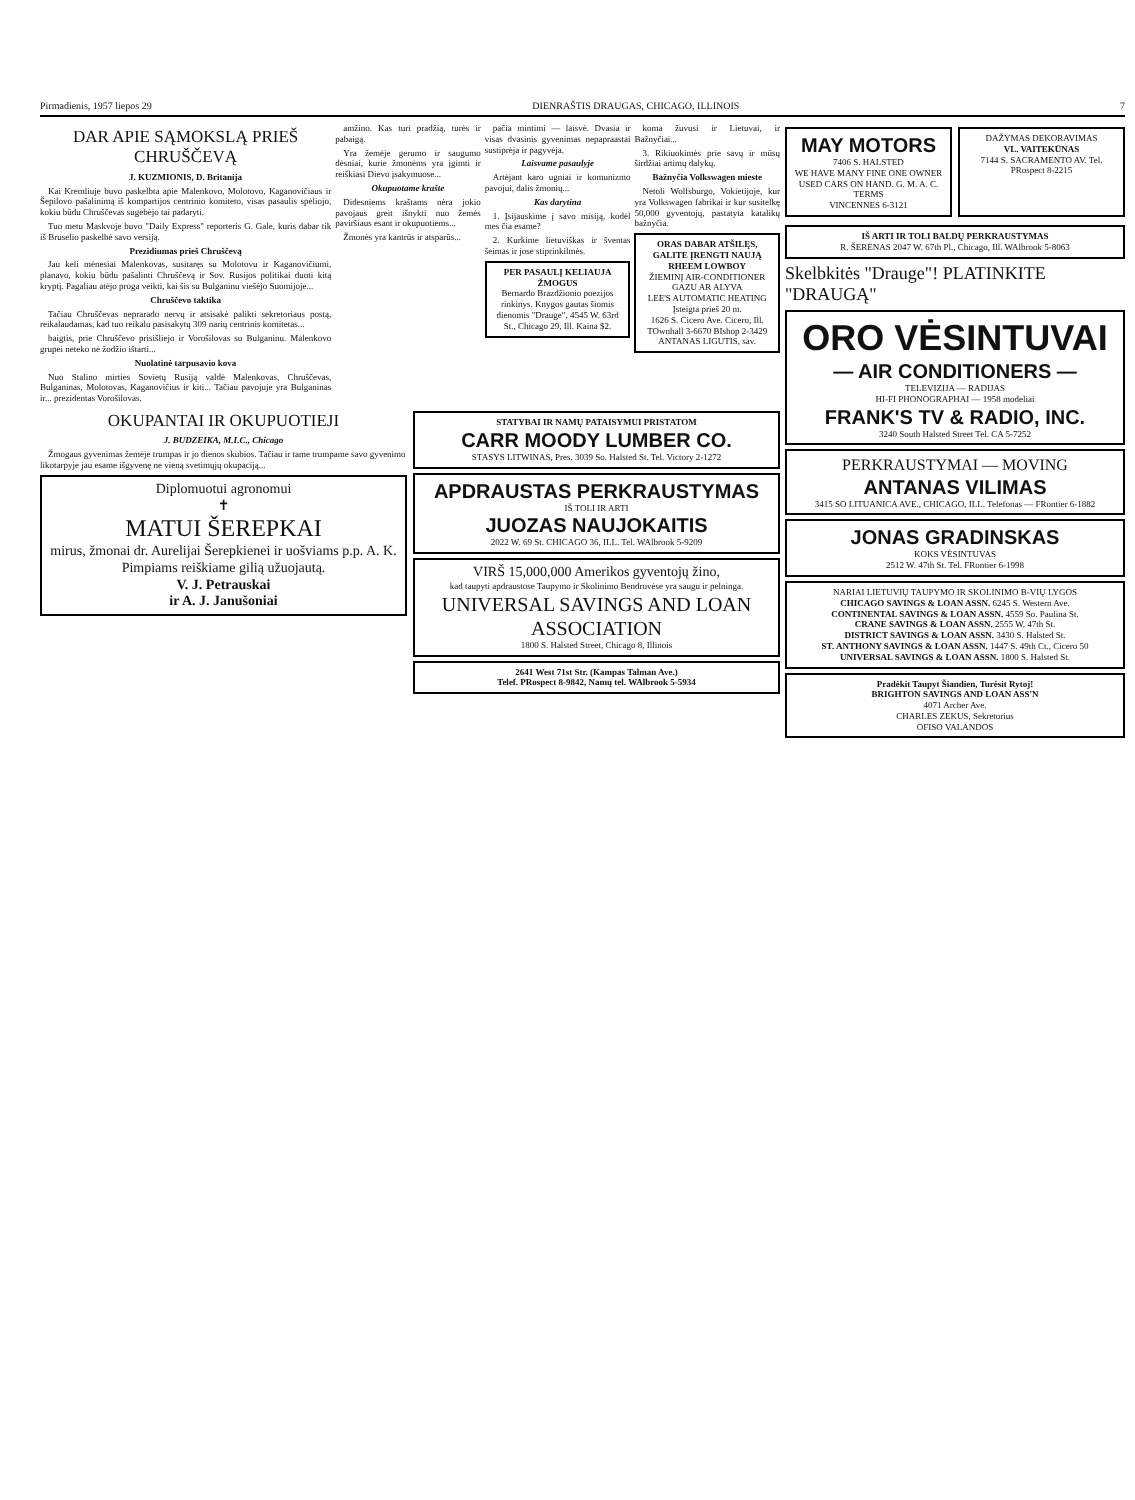Pirmadienis, 1957 liepos 29 DIENRAŠTIS DRAUGAS, CHICAGO, ILLINOIS 7
DAR APIE SĄMOKSLĄ PRIEŠ CHRUŠČEVĄ
J. KUZMIONIS, D. Britanija
Kai Kremliuje buvo paskelbta apie Malenkovo, Molotovo, Kaganovičiaus ir Šepilovo pašalinimą iš kompartijos centrinio komiteto, visas pasaulis spėliojo, kokiu būdu Chruščevas sugebėjo tai padaryti.
Tuo metu Maskvoje buvo "Daily Express" reporteris G. Gale, kuris dabar tik iš Bruselio paskelbė savo versiją.
Prezidiumas prieš Chruščevą
Jau keli mėnesiai Malenkovas, susitaręs su Molotovu ir Kaganovičiumi, planavo, kokiu būdu pašalinti Chruščevą ir Sov. Rusijos politikai duoti kitą kryptį. Pagaliau atėjo proga veikti, kai šis su Bulganinu viešėjo Suomijoje...
Chruščevo taktika
Tačiau Chruščevas neprarado nervų ir atsisakė palikti sekretoriaus postą, reikalaudamas, kad tuo reikalu pasisakytų 309 narių centrinis komitetas...
baigtis, prie Chruščevo prisišliejo ir Vorošilovas su Bulganinu. Malenkovo grupei neteko nė žodžio ištarti...
Nuolatinė tarpusavio kova
Nuo Stalino mirties Sovietų Rusiją valdė Malenkovas, Chruščevas, Bulganinas, Molotovas, Kaganovičius ir kiti... Tačiau pavojuje yra Bulganinas ir... prezidentas Vorošilovas.
amžino. Kas turi pradžią, turės ir pabaigą.
Yra žemėje gerumo ir saugumo dėsniai, kurie žmonėms yra įgimti ir reiškiasi Dievo įsakymuose...
Okupuotame krašte
Didesniems kraštams nėra jokio pavojaus greit išnykti nuo žemės paviršiaus esant ir okupuotiems...
Žmonės yra kantrūs ir atsparūs...
pačia mintimi — laisvė. Dvasia ir visas dvasinis gyvenimas nepapraastai sustiprėja ir pagyvėja.
Laisvame pasaulyje
Artėjant karo ugniai ir komunizmo pavojui, dalis žmonių...
Kas darytina
1. Įsijauskime į savo misiją, kodėl mes čia esame?
2. Kurkime lietuviškas ir šventas šeimas ir jose stiprinkilmės.
PER PASAULĮ KELIAUJA ŽMOGUS
Bernardo Brazdžionio poezijos rinkinys. Knygos gautas šiomis dienomis "Drauge", 4545 W. 63rd St., Chicago 29, Ill. Kaina $2.
koma žuvusi ir Lietuvai, ir Bažnyčiai...
3. Rikiuokimės prie savų ir mūsų širdžiai artimų dalykų.
Bažnyčia Volkswagen mieste
Netoli Wolfsburgo, Vokietijoje, kur yra Volkswagen fabrikai ir kur susitelkę 50,000 gyventojų, pastatyta katalikų bažnyčia.
ORAS DABAR ATŠILĘS, GALITE ĮRENGTI NAUJĄ RHEEM LOWBOY
ŽIEMINĮ AIR-CONDITIONER
GAZU AR ALYVA
LEE'S AUTOMATIC HEATING
Įsteigta prieš 20 m.
1626 S. Cicero Ave. Cicero, Ill.
TOwnhall 3-6670 BIshop 2-3429
ANTANAS LIGUTIS, sav.
OKUPANTAI IR OKUPUOTIEJI
J. BUDZEIKA, M.I.C., Chicago
Žmogaus gyvenimas žemėje trumpas ir jo dienos skubios. Tačiau ir tame trumpame savo gyvenimo likotarpyje jau esame išgyvenę ne vieną svetimųjų okupaciją...
Diplomuotui agronomui
✝
MATUI ŠEREPKAI
mirus, žmonai dr. Aurelijai Šerepkienei ir uošviams p.p. A. K. Pimpiams reiškiame gilią užuojautą.
V. J. Petrauskai
ir A. J. Janušoniai
STATYBAI IR NAMŲ PATAISYMUI PRISTATOM
CARR MOODY LUMBER CO.
STASYS LITWINAS, Pres. 3039 So. Halsted St. Tel. Victory 2-1272
APDRAUSTAS PERKRAUSTYMAS
IŠ TOLI IR ARTI
JUOZAS NAUJOKAITIS
2022 W. 69 St. CHICAGO 36, ILL. Tel. WAlbrook 5-9209
VIRŠ 15,000,000 Amerikos gyventojų žino,
kad taupyti apdraustose Taupymo ir Skolinimo Bendrovėse yra saugu ir pelninga.
UNIVERSAL SAVINGS AND LOAN ASSOCIATION
1800 S. Halsted Street, Chicago 8, Illinois
2641 West 71st Str. (Kampas Talman Ave.)
Telef. PRospect 8-9842, Namų tel. WAlbrook 5-5934
MAY MOTORS
7406 S. HALSTED
WE HAVE MANY FINE ONE OWNER USED CARS ON HAND. G. M. A. C. TERMS
VINCENNES 6-3121
DAŽYMAS DEKORAVIMAS
VL. VAITEKŪNAS
7144 S. SACRAMENTO AV. Tel. PRospect 8-2215
IŠ ARTI IR TOLI BALDŲ PERKRAUSTYMAS
R. ŠERĖNAS 2047 W. 67th Pl., Chicago, Ill. WAlbrook 5-8063
Skelbkitės "Drauge"! PLATINKITE "DRAUGĄ"
ORO VĖSINTUVAI
— AIR CONDITIONERS —
TELEVIZIJA — RADIJAS
HI-FI PHONOGRAPHAI — 1958 modeliai
FRANK'S TV & RADIO, INC.
3240 South Halsted Street Tel. CA 5-7252
PERKRAUSTYMAI — MOVING
ANTANAS VILIMAS
3415 SO LITUANICA AVE., CHICAGO, ILL. Telefonas — FRontier 6-1882
JONAS GRADINSKAS
KOKS VĖSINTUVAS
2512 W. 47th St. Tel. FRontier 6-1998
NARIAI LIETUVIŲ TAUPYMO IR SKOLINIMO B-VIŲ LYGOS
CHICAGO SAVINGS & LOAN ASSN. 6245 S. Western Ave.
CONTINENTAL SAVINGS & LOAN ASSN. 4559 So. Paulina St.
CRANE SAVINGS & LOAN ASSN. 2555 W. 47th St.
DISTRICT SAVINGS & LOAN ASSN. 3430 S. Halsted St.
ST. ANTHONY SAVINGS & LOAN ASSN. 1447 S. 49th Ct., Cicero 50
UNIVERSAL SAVINGS & LOAN ASSN. 1800 S. Halsted St.
Pradėkit Taupyt Šiandien, Turėsit Rytoj!
BRIGHTON SAVINGS AND LOAN ASS'N
4071 Archer Ave.
CHARLES ZEKUS, Sekretorius
OFISO VALANDOS